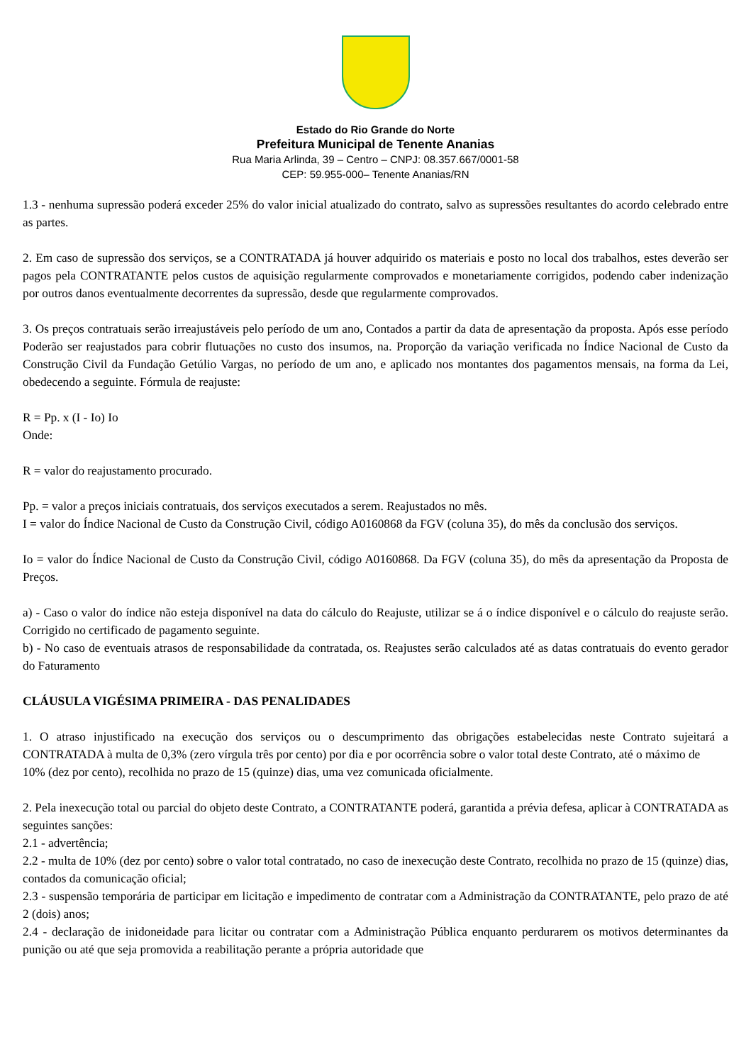Estado do Rio Grande do Norte
Prefeitura Municipal de Tenente Ananias
Rua Maria Arlinda, 39 – Centro – CNPJ: 08.357.667/0001-58
CEP: 59.955-000– Tenente Ananias/RN
1.3 - nenhuma supressão poderá exceder 25% do valor inicial atualizado do contrato, salvo as supressões resultantes do acordo celebrado entre as partes.
2. Em caso de supressão dos serviços, se a CONTRATADA já houver adquirido os materiais e posto no local dos trabalhos, estes deverão ser pagos pela CONTRATANTE pelos custos de aquisição regularmente comprovados e monetariamente corrigidos, podendo caber indenização por outros danos eventualmente decorrentes da supressão, desde que regularmente comprovados.
3. Os preços contratuais serão irreajustáveis pelo período de um ano, Contados a partir da data de apresentação da proposta. Após esse período Poderão ser reajustados para cobrir flutuações no custo dos insumos, na. Proporção da variação verificada no Índice Nacional de Custo da Construção Civil da Fundação Getúlio Vargas, no período de um ano, e aplicado nos montantes dos pagamentos mensais, na forma da Lei, obedecendo a seguinte. Fórmula de reajuste:
R = Pp. x (I - Io) Io
Onde:
R = valor do reajustamento procurado.
Pp. = valor a preços iniciais contratuais, dos serviços executados a serem. Reajustados no mês.
I = valor do Índice Nacional de Custo da Construção Civil, código A0160868 da FGV (coluna 35), do mês da conclusão dos serviços.
Io = valor do Índice Nacional de Custo da Construção Civil, código A0160868. Da FGV (coluna 35), do mês da apresentação da Proposta de Preços.
a) - Caso o valor do índice não esteja disponível na data do cálculo do Reajuste, utilizar se á o índice disponível e o cálculo do reajuste serão. Corrigido no certificado de pagamento seguinte.
b) - No caso de eventuais atrasos de responsabilidade da contratada, os. Reajustes serão calculados até as datas contratuais do evento gerador do Faturamento
CLÁUSULA VIGÉSIMA PRIMEIRA - DAS PENALIDADES
1. O atraso injustificado na execução dos serviços ou o descumprimento das obrigações estabelecidas neste Contrato sujeitará a CONTRATADA à multa de 0,3% (zero vírgula três por cento) por dia e por ocorrência sobre o valor total deste Contrato, até o máximo de
10% (dez por cento), recolhida no prazo de 15 (quinze) dias, uma vez comunicada oficialmente.
2. Pela inexecução total ou parcial do objeto deste Contrato, a CONTRATANTE poderá, garantida a prévia defesa, aplicar à CONTRATADA as seguintes sanções:
2.1 - advertência;
2.2 - multa de 10% (dez por cento) sobre o valor total contratado, no caso de inexecução deste Contrato, recolhida no prazo de 15 (quinze) dias, contados da comunicação oficial;
2.3 - suspensão temporária de participar em licitação e impedimento de contratar com a Administração da CONTRATANTE, pelo prazo de até 2 (dois) anos;
2.4 - declaração de inidoneidade para licitar ou contratar com a Administração Pública enquanto perdurarem os motivos determinantes da punição ou até que seja promovida a reabilitação perante a própria autoridade que